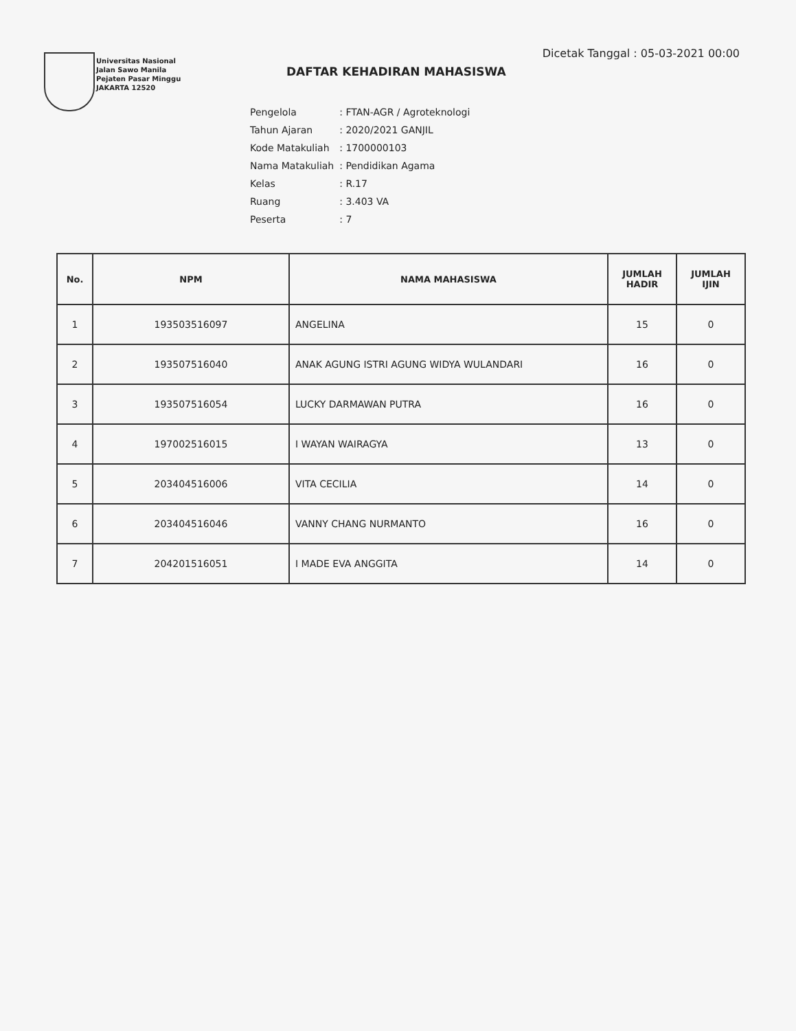Universitas Nasional
Jalan Sawo Manila
Pejaten Pasar Minggu
JAKARTA 12520
Dicetak Tanggal : 05-03-2021 00:00
DAFTAR KEHADIRAN MAHASISWA
| Pengelola | : FTAN-AGR / Agroteknologi |
| Tahun Ajaran | : 2020/2021 GANJIL |
| Kode Matakuliah | : 1700000103 |
| Nama Matakuliah | : Pendidikan Agama |
| Kelas | : R.17 |
| Ruang | : 3.403 VA |
| Peserta | : 7 |
| No. | NPM | NAMA MAHASISWA | JUMLAH HADIR | JUMLAH IJIN |
| --- | --- | --- | --- | --- |
| 1 | 193503516097 | ANGELINA | 15 | 0 |
| 2 | 193507516040 | ANAK AGUNG ISTRI AGUNG WIDYA WULANDARI | 16 | 0 |
| 3 | 193507516054 | LUCKY DARMAWAN PUTRA | 16 | 0 |
| 4 | 197002516015 | I WAYAN WAIRAGYA | 13 | 0 |
| 5 | 203404516006 | VITA CECILIA | 14 | 0 |
| 6 | 203404516046 | VANNY CHANG NURMANTO | 16 | 0 |
| 7 | 204201516051 | I MADE EVA ANGGITA | 14 | 0 |